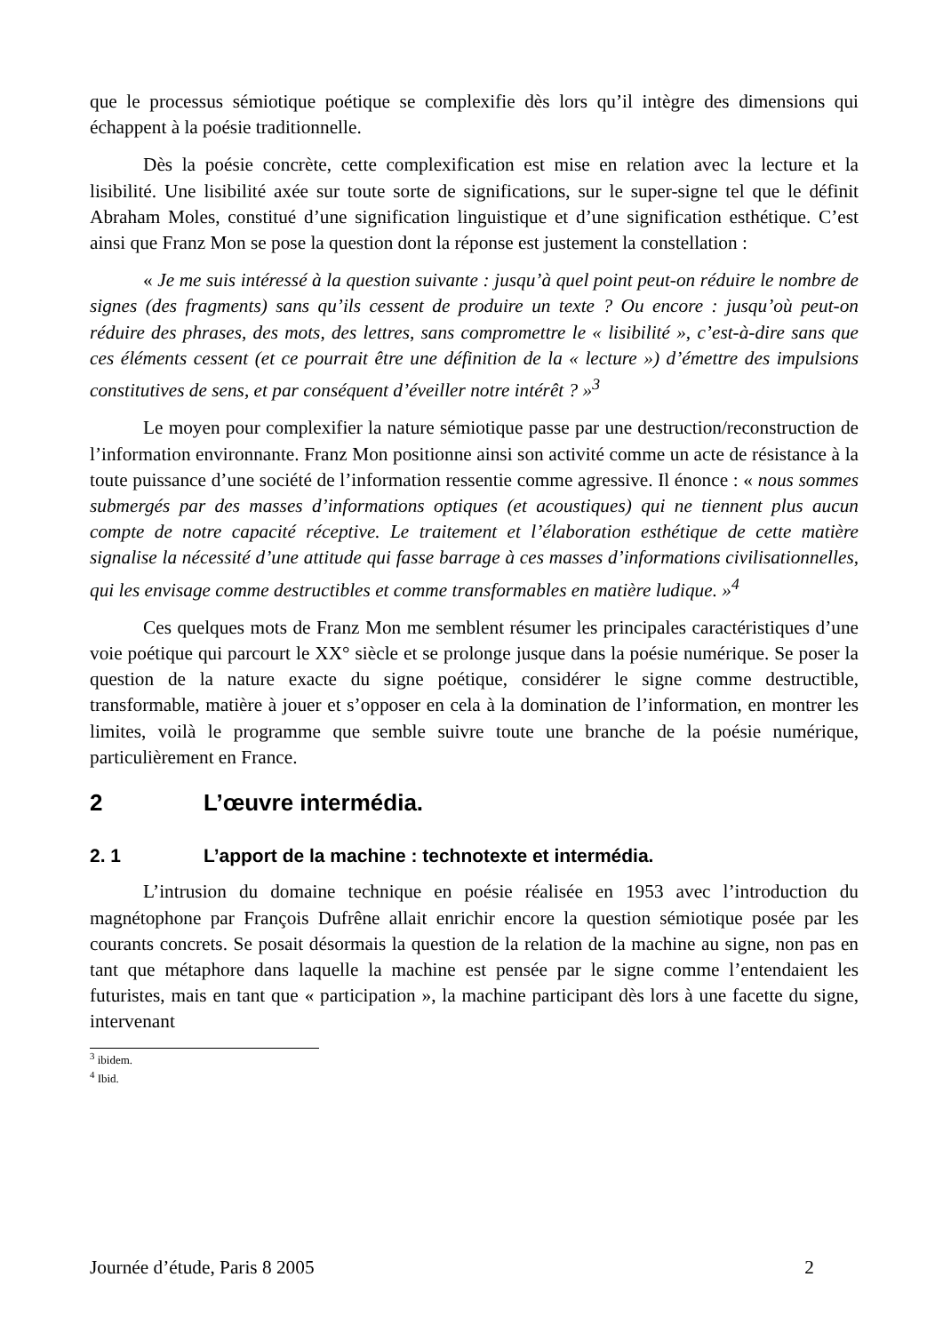que le processus sémiotique poétique se complexifie dès lors qu’il intègre des dimensions qui échappent à la poésie traditionnelle.
Dès la poésie concrète, cette complexification est mise en relation avec la lecture et la lisibilité. Une lisibilité axée sur toute sorte de significations, sur le super-signe tel que le définit Abraham Moles, constitué d’une signification linguistique et d’une signification esthétique. C’est ainsi que Franz Mon se pose la question dont la réponse est justement la constellation :
« Je me suis intéressé à la question suivante : jusqu’à quel point peut-on réduire le nombre de signes (des fragments) sans qu’ils cessent de produire un texte ? Ou encore : jusqu’où peut-on réduire des phrases, des mots, des lettres, sans compromettre le « lisibilité », c’est-à-dire sans que ces éléments cessent (et ce pourrait être une définition de la « lecture ») d’émettre des impulsions constitutives de sens, et par conséquent d’éveiller notre intérêt ? »<sup>3</sup>
Le moyen pour complexifier la nature sémiotique passe par une destruction/reconstruction de l’information environnante. Franz Mon positionne ainsi son activité comme un acte de résistance à la toute puissance d’une société de l’information ressentie comme agressive. Il énonce : « nous sommes submergés par des masses d’informations optiques (et acoustiques) qui ne tiennent plus aucun compte de notre capacité réceptive. Le traitement et l’élaboration esthétique de cette matière signalise la nécessité d’une attitude qui fasse barrage à ces masses d’informations civilisationnelles, qui les envisage comme destructibles et comme transformables en matière ludique. »<sup>4</sup>
Ces quelques mots de Franz Mon me semblent résumer les principales caractéristiques d’une voie poétique qui parcourt le XX° siècle et se prolonge jusque dans la poésie numérique. Se poser la question de la nature exacte du signe poétique, considérer le signe comme destructible, transformable, matière à jouer et s’opposer en cela à la domination de l’information, en montrer les limites, voilà le programme que semble suivre toute une branche de la poésie numérique, particulièrement en France.
2 L’œuvre intermédia.
2. 1 L’apport de la machine : technotexte et intermédia.
L’intrusion du domaine technique en poésie réalisée en 1953 avec l’introduction du magnétophone par François Dufrêne allait enrichir encore la question sémiotique posée par les courants concrets. Se posait désormais la question de la relation de la machine au signe, non pas en tant que métaphore dans laquelle la machine est pensée par le signe comme l’entendaient les futuristes, mais en tant que « participation », la machine participant dès lors à une facette du signe, intervenant
<sup>3</sup> ibidem.
<sup>4</sup> Ibid.
Journée d’étude, Paris 8 2005 2